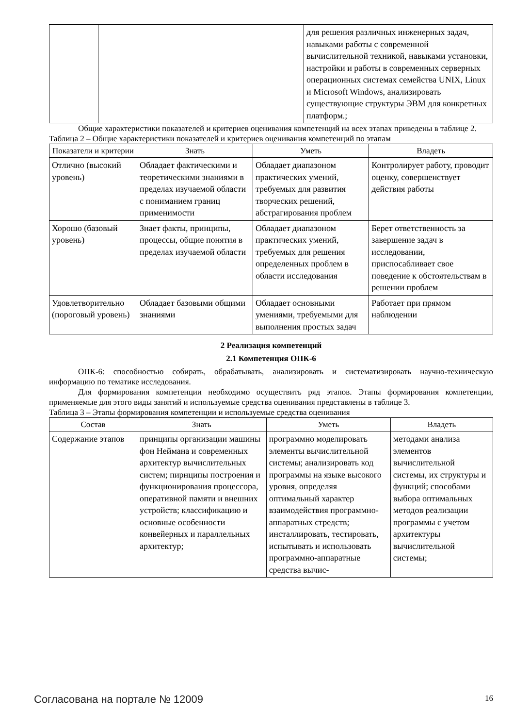| | | для решения различных инженерных задач, навыками работы с современной вычислительной техникой, навыками установки, настройки и работы в современных серверных операционных системах семейства UNIX, Linux и Microsoft Windows, анализировать существующие структуры ЭВМ для конкретных платформ.; |
Общие характеристики показателей и критериев оценивания компетенций на всех этапах приведены в таблице 2.
Таблица 2 – Общие характеристики показателей и критериев оценивания компетенций по этапам
| Показатели и критерии | Знать | Уметь | Владеть |
| --- | --- | --- | --- |
| Отлично (высокий уровень) | Обладает фактическими и теоретическими знаниями в пределах изучаемой области с пониманием границ применимости | Обладает диапазоном практических умений, требуемых для развития творческих решений, абстрагирования проблем | Контролирует работу, проводит оценку, совершенствует действия работы |
| Хорошо (базовый уровень) | Знает факты, принципы, процессы, общие понятия в пределах изучаемой области | Обладает диапазоном практических умений, требуемых для решения определенных проблем в области исследования | Берет ответственность за завершение задач в исследовании, приспосабливает свое поведение к обстоятельствам в решении проблем |
| Удовлетворительно (пороговый уровень) | Обладает базовыми общими знаниями | Обладает основными умениями, требуемыми для выполнения простых задач | Работает при прямом наблюдении |
2 Реализация компетенций
2.1 Компетенция ОПК-6
ОПК-6: способностью собирать, обрабатывать, анализировать и систематизировать научно-техническую информацию по тематике исследования.
Для формирования компетенции необходимо осуществить ряд этапов. Этапы формирования компетенции, применяемые для этого виды занятий и используемые средства оценивания представлены в таблице 3.
Таблица 3 – Этапы формирования компетенции и используемые средства оценивания
| Состав | Знать | Уметь | Владеть |
| --- | --- | --- | --- |
| Содержание этапов | принципы организации машины фон Неймана и современных архитектур вычислительных систем; пирнципы построения и функционирования процессора, оперативной памяти и внешних устройств; классификацию и основные особенности конвейерных и параллельных архитектур; | программно моделировать элементы вычислительной системы; анализировать код программы на языке высокого уровня, определяя оптимальный характер взаимодействия программно-аппаратных стредств; инсталлировать, тестировать, испытывать и использовать программно-аппаратные средства вычис- | методами анализа элементов вычислительной системы, их структуры и функций; способами выбора оптимальных методов реализации программы с учетом архитектуры вычислительной системы; |
Согласована на портале № 12009 16